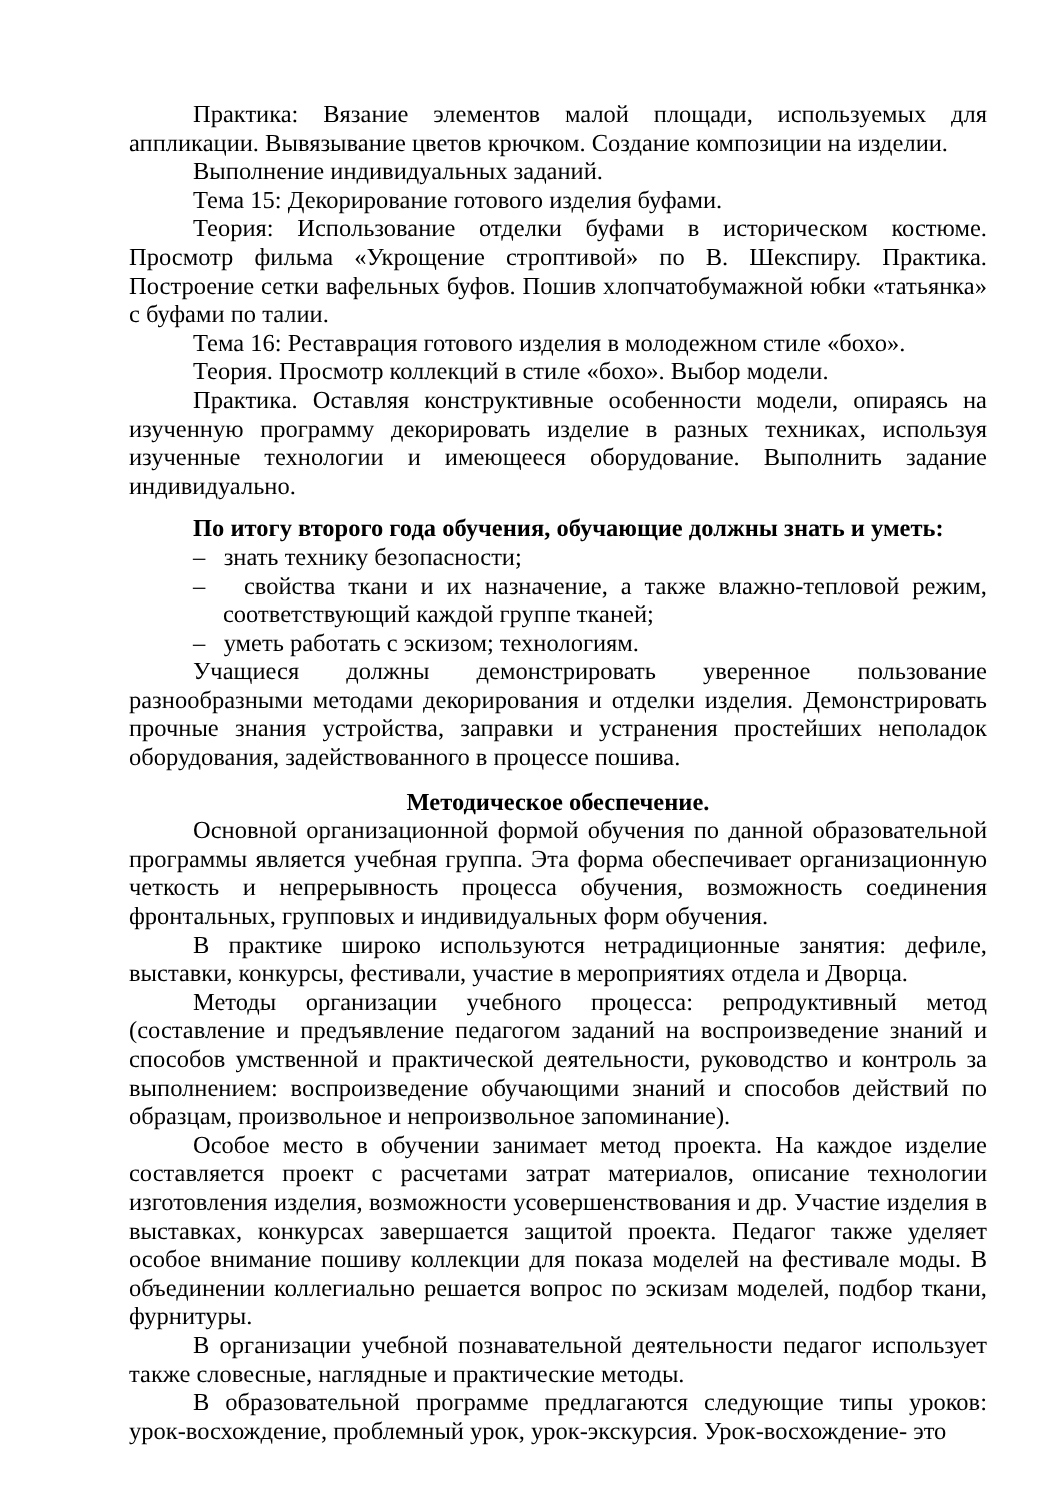Практика: Вязание элементов малой площади, используемых для аппликации. Вывязывание цветов крючком. Создание композиции на изделии.
Выполнение индивидуальных заданий.
Тема 15: Декорирование готового изделия буфами.
Теория: Использование отделки буфами в историческом костюме. Просмотр фильма «Укрощение строптивой» по В. Шекспиру. Практика. Построение сетки вафельных буфов. Пошив хлопчатобумажной юбки «татьянка» с буфами по талии.
Тема 16: Реставрация готового изделия в молодежном стиле «бохо».
Теория. Просмотр коллекций в стиле «бохо». Выбор модели.
Практика. Оставляя конструктивные особенности модели, опираясь на изученную программу декорировать изделие в разных техниках, используя изученные технологии и имеющееся оборудование. Выполнить задание индивидуально.
По итогу второго года обучения, обучающие должны знать и уметь:
– знать технику безопасности;
– свойства ткани и их назначение, а также влажно-тепловой режим, соответствующий каждой группе тканей;
– уметь работать с эскизом; технологиям.
Учащиеся должны демонстрировать уверенное пользование разнообразными методами декорирования и отделки изделия. Демонстрировать прочные знания устройства, заправки и устранения простейших неполадок оборудования, задействованного в процессе пошива.
Методическое обеспечение.
Основной организационной формой обучения по данной образовательной программы является учебная группа. Эта форма обеспечивает организационную четкость и непрерывность процесса обучения, возможность соединения фронтальных, групповых и индивидуальных форм обучения.
В практике широко используются нетрадиционные занятия: дефиле, выставки, конкурсы, фестивали, участие в мероприятиях отдела и Дворца.
Методы организации учебного процесса: репродуктивный метод (составление и предъявление педагогом заданий на воспроизведение знаний и способов умственной и практической деятельности, руководство и контроль за выполнением: воспроизведение обучающими знаний и способов действий по образцам, произвольное и непроизвольное запоминание).
Особое место в обучении занимает метод проекта. На каждое изделие составляется проект с расчетами затрат материалов, описание технологии изготовления изделия, возможности усовершенствования и др. Участие изделия в выставках, конкурсах завершается защитой проекта. Педагог также уделяет особое внимание пошиву коллекции для показа моделей на фестивале моды. В объединении коллегиально решается вопрос по эскизам моделей, подбор ткани, фурнитуры.
В организации учебной познавательной деятельности педагог использует также словесные, наглядные и практические методы.
В образовательной программе предлагаются следующие типы уроков: урок-восхождение, проблемный урок, урок-экскурсия. Урок-восхождение- это